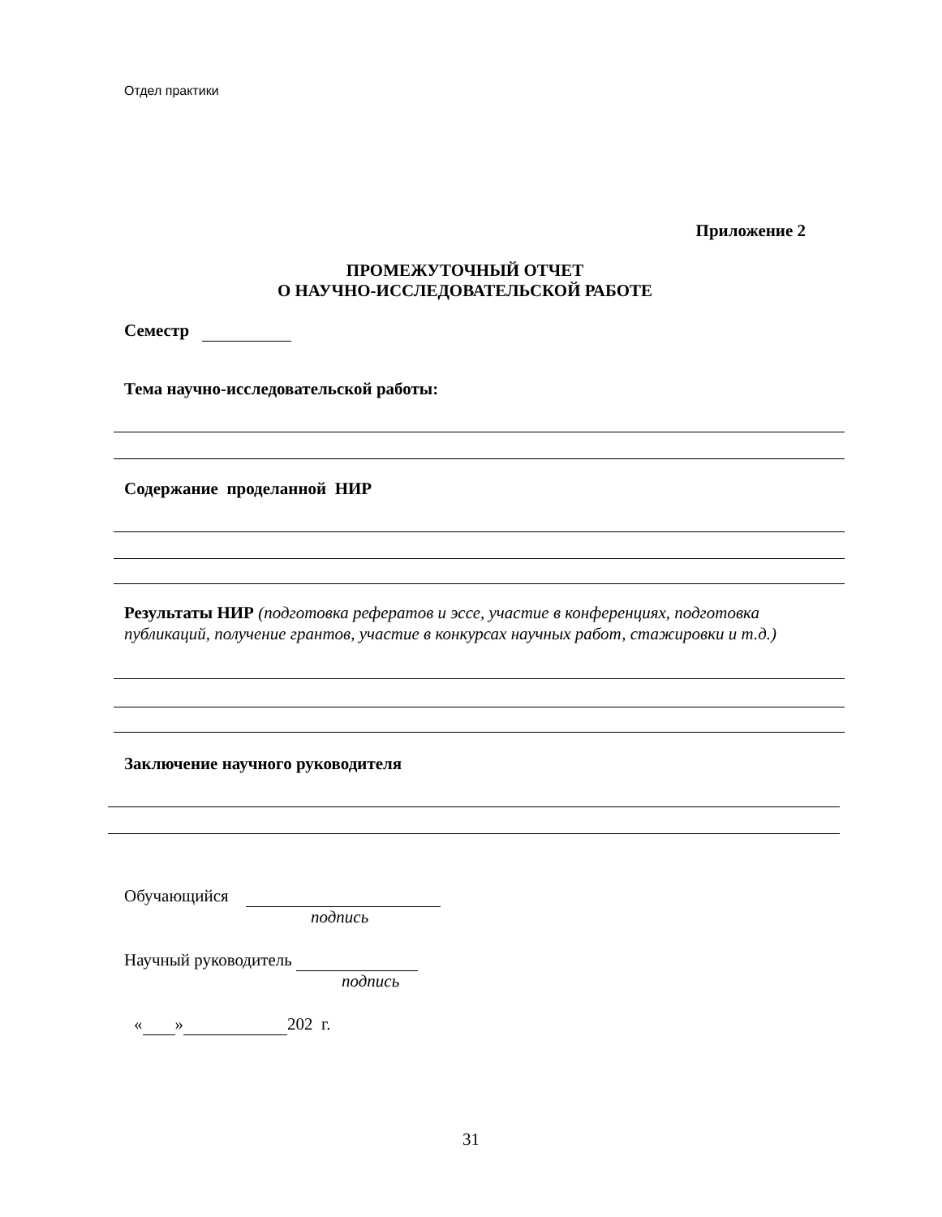Отдел практики
Приложение 2
ПРОМЕЖУТОЧНЫЙ ОТЧЕТ
О НАУЧНО-ИССЛЕДОВАТЕЛЬСКОЙ РАБОТЕ
Семестр
Тема научно-исследовательской работы:
Содержание проделанной НИР
Результаты НИР (подготовка рефератов и эссе, участие в конференциях, подготовка публикаций, получение грантов, участие в конкурсах научных работ, стажировки и т.д.)
Заключение научного руководителя
Обучающийся
подпись
Научный руководитель
подпись
« » 202 г.
31